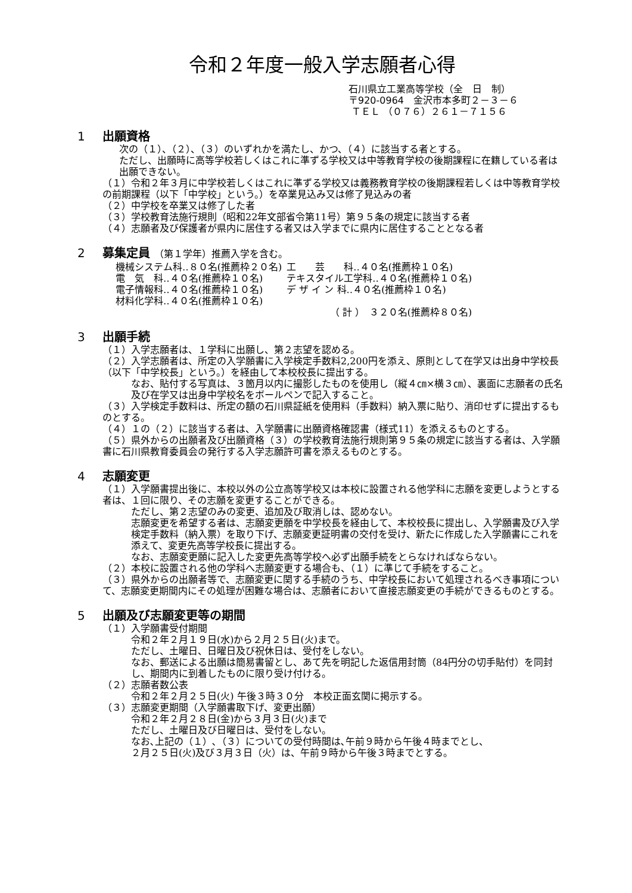令和２年度一般入学志願者心得
石川県立工業高等学校（全　日　制）
〒920-0964　金沢市本多町２－３－６
ＴＥＬ （０７６）２６１－７１５６
1 出願資格
次の（１）、（２）、（３）のいずれかを満たし、かつ、（４）に該当する者とする。
ただし、出願時に高等学校若しくはこれに準ずる学校又は中等教育学校の後期課程に在籍している者は出願できない。
（１）令和２年３月に中学校若しくはこれに準ずる学校又は義務教育学校の後期課程若しくは中等教育学校の前期課程（以下「中学校」という。）を卒業見込み又は修了見込みの者
（２）中学校を卒業又は修了した者
（３）学校教育法施行規則（昭和22年文部省令第11号）第９５条の規定に該当する者
（４）志願者及び保護者が県内に居住する者又は入学までに県内に居住することとなる者
2 募集定員 （第１学年）推薦入学を含む。
| 機械システム科‥８０名(推薦枠２０名) | 工 芸 科‥４０名(推薦枠１０名) |
| 電 気 科‥４０名(推薦枠１０名) | テキスタイル工学科‥４０名(推薦枠１０名) |
| 電子情報科‥４０名(推薦枠１０名) | デ ザ イ ン 科‥４０名(推薦枠１０名) |
| 材料化学科‥４０名(推薦枠１０名) | |
| | （ 計 ） ３２０名(推薦枠８０名) |
3 出願手続
（１）入学志願者は、１学科に出願し、第２志望を認める。
（２）入学志願者は、所定の入学願書に入学検定手数料2,200円を添え、原則として在学又は出身中学校長（以下「中学校長」という。）を経由して本校校長に提出する。
なお、貼付する写真は、３箇月以内に撮影したものを使用し（縦４㎝×横３㎝）、裏面に志願者の氏名及び在学又は出身中学校名をボールペンで記入すること。
（３）入学検定手数料は、所定の額の石川県証紙を使用料（手数料）納入票に貼り、消印せずに提出するものとする。
（４）１の（２）に該当する者は、入学願書に出願資格確認書（様式11）を添えるものとする。
（５）県外からの出願者及び出願資格（３）の学校教育法施行規則第９５条の規定に該当する者は、入学願書に石川県教育委員会の発行する入学志願許可書を添えるものとする。
4 志願変更
（１）入学願書提出後に、本校以外の公立高等学校又は本校に設置される他学科に志願を変更しようとする者は、１回に限り、その志願を変更することができる。
ただし、第２志望のみの変更、追加及び取消しは、認めない。
志願変更を希望する者は、志願変更願を中学校長を経由して、本校校長に提出し、入学願書及び入学検定手数料（納入票）を取り下げ、志願変更証明書の交付を受け、新たに作成した入学願書にこれを添えて、変更先高等学校長に提出する。
なお、志願変更願に記入した変更先高等学校へ必ず出願手続をとらなければならない。
（２）本校に設置される他の学科へ志願変更する場合も、（１）に準じて手続をすること。
（３）県外からの出願者等で、志願変更に関する手続のうち、中学校長において処理されるべき事項について、志願変更期間内にその処理が困難な場合は、志願者において直接志願変更の手続ができるものとする。
5 出願及び志願変更等の期間
（１）入学願書受付期間
令和２年２月１９日(水)から２月２５日(火)まで。
ただし、土曜日、日曜日及び祝休日は、受付をしない。
なお、郵送による出願は簡易書留とし、あて先を明記した返信用封筒（84円分の切手貼付）を同封し、期間内に到着したものに限り受け付ける。
（２）志願者数公表
令和２年２月２５日(火) 午後３時３０分　本校正面玄関に掲示する。
（３）志願変更期間（入学願書取下げ、変更出願）
令和２年２月２８日(金)から３月３日(火)まで
ただし、土曜日及び日曜日は、受付をしない。
なお､上記の（１）､（３）についての受付時間は､午前９時から午後４時までとし、
２月２５日(火)及び３月３日（火）は、午前９時から午後３時までとする。